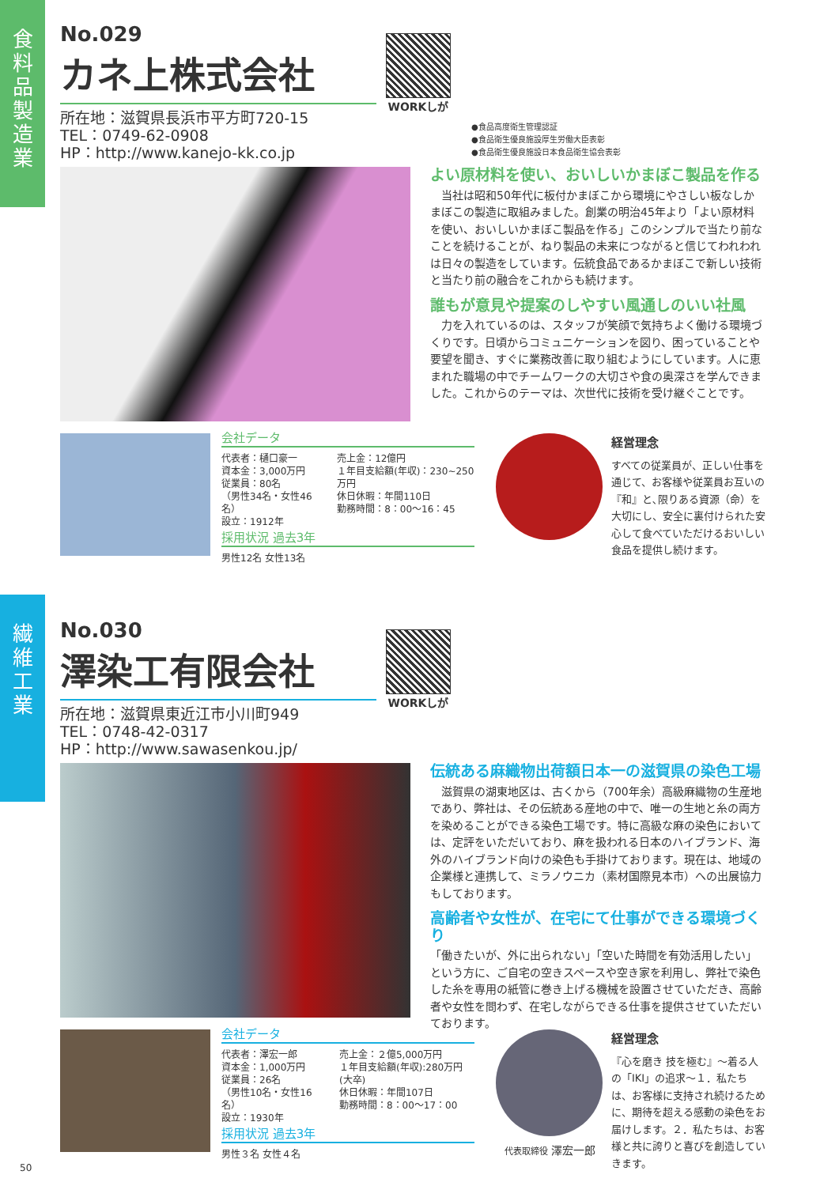食
料
品
製
造
業
繊
維
工
業
No.029
カネ上株式会社
所在地：滋賀県長浜市平方町720-15
TEL：0749-62-0908
HP：http://www.kanejo-kk.co.jp
WORKしが
●食品高度衛生管理認証
●食品衛生優良施設厚生労働大臣表彰
●食品衛生優良施設日本食品衛生協会表彰
よい原材料を使い、おいしいかまぼこ製品を作る
　当社は昭和50年代に板付かまぼこから環境にやさしい板なしかまぼこの製造に取組みました。創業の明治45年より「よい原材料を使い、おいしいかまぼこ製品を作る」このシンプルで当たり前なことを続けることが、ねり製品の未来につながると信じてわれわれは日々の製造をしています。伝統食品であるかまぼこで新しい技術と当たり前の融合をこれからも続けます。
誰もが意見や提案のしやすい風通しのいい社風
　力を入れているのは、スタッフが笑顔で気持ちよく働ける環境づくりです。日頃からコミュニケーションを図り、困っていることや要望を聞き、すぐに業務改善に取り組むようにしています。人に恵まれた職場の中でチームワークの大切さや食の奥深さを学んできました。これからのテーマは、次世代に技術を受け継ぐことです。
会社データ
代表者：樋口豪一
資本金：3,000万円
従業員：80名
（男性34名・女性46名）
設立：1912年
売上金：12億円
１年目支給額(年収)：230~250万円
休日休暇：年間110日
勤務時間：8：00～16：45
採用状況 過去3年
男性12名 女性13名
経営理念
すべての従業員が、正しい仕事を通じて、お客様や従業員お互いの『和』と､限りある資源（命）を大切にし、安全に裏付けられた安心して食べていただけるおいしい食品を提供し続けます。
No.030
澤染工有限会社
所在地：滋賀県東近江市小川町949
TEL：0748-42-0317
HP：http://www.sawasenkou.jp/
WORKしが
伝統ある麻織物出荷額日本一の滋賀県の染色工場
　滋賀県の湖東地区は、古くから（700年余）高級麻織物の生産地であり、弊社は、その伝統ある産地の中で、唯一の生地と糸の両方を染めることができる染色工場です。特に高級な麻の染色においては、定評をいただいており、麻を扱われる日本のハイブランド、海外のハイブランド向けの染色も手掛けております。現在は、地域の企業様と連携して、ミラノウニカ（素材国際見本市）への出展協力もしております。
高齢者や女性が、在宅にて仕事ができる環境づくり
「働きたいが、外に出られない」「空いた時間を有効活用したい」という方に、ご自宅の空きスペースや空き家を利用し、弊社で染色した糸を専用の紙管に巻き上げる機械を設置させていただき、高齢者や女性を問わず、在宅しながらできる仕事を提供させていただいております。
会社データ
代表者：澤宏一郎
資本金：1,000万円
従業員：26名
（男性10名・女性16名）
設立：1930年
売上金：２億5,000万円
１年目支給額(年収):280万円(大卒)
休日休暇：年間107日
勤務時間：8：00～17：00
採用状況 過去3年
男性３名 女性４名
代表取締役 澤宏一郎
経営理念
『心を磨き 技を極む』～着る人の「IKI」の追求～１．私たちは、お客様に支持され続けるために、期待を超える感動の染色をお届けします。２．私たちは、お客様と共に誇りと喜びを創造していきます。
50